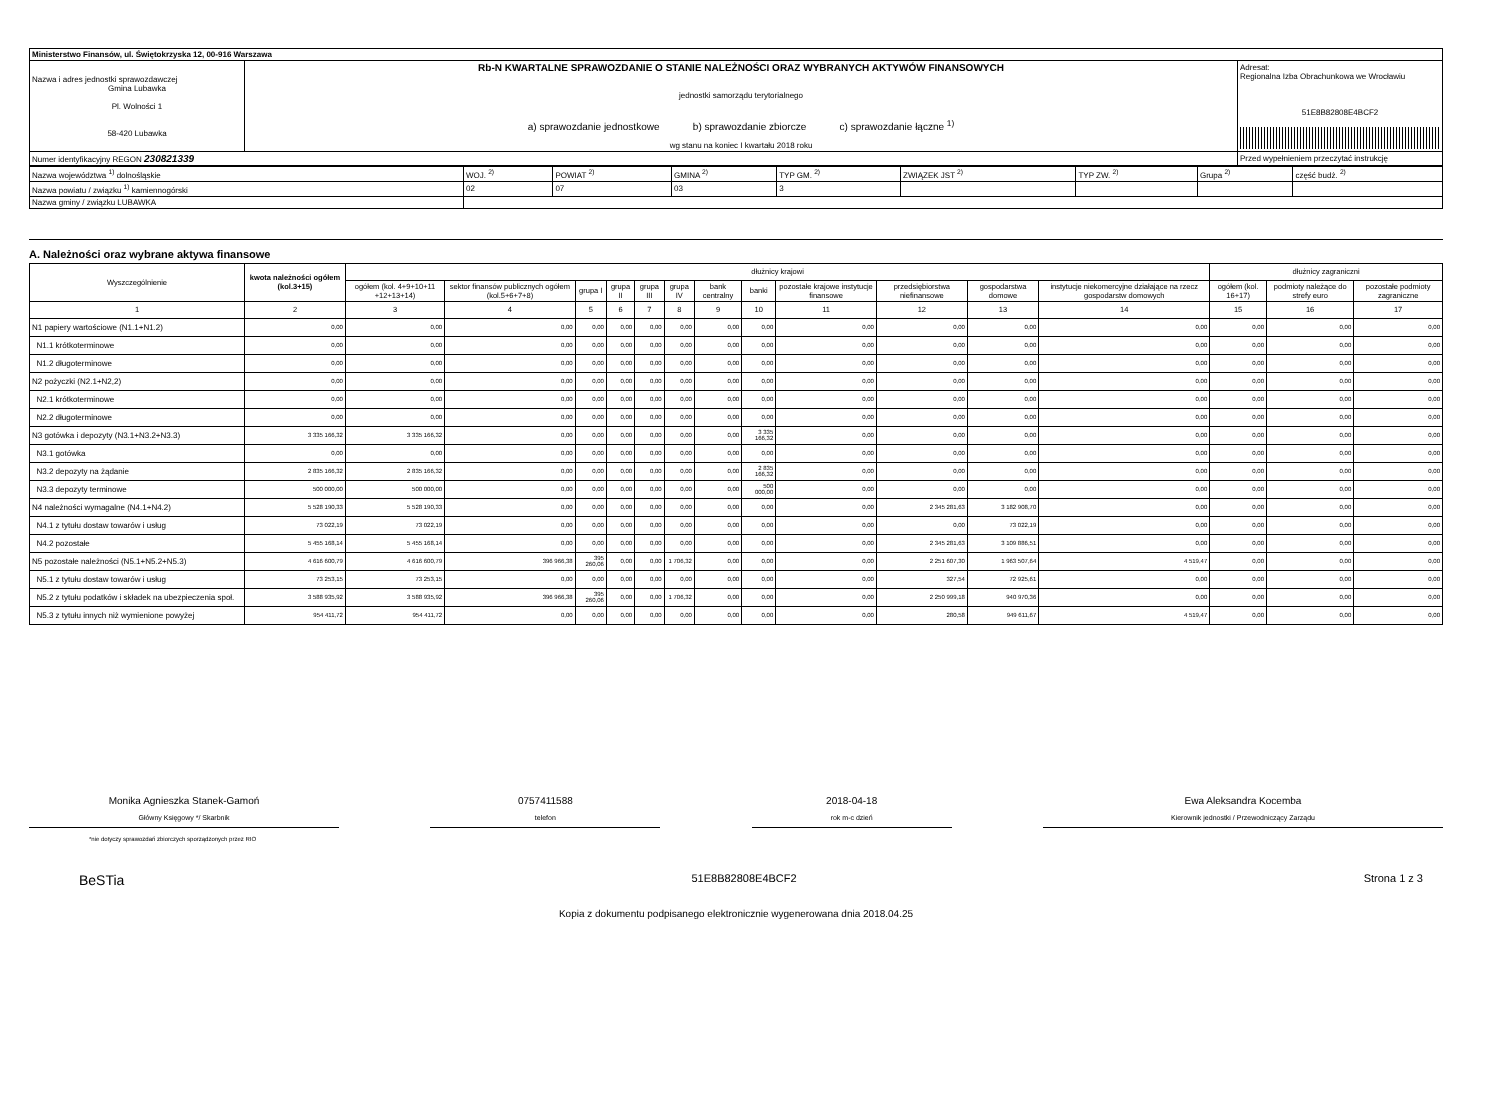| Ministerstwo Finansów, ul. Świętokrzyska 12, 00-916 Warszawa | | |
| Nazwa i adres jednostki sprawozdawczej Gmina Lubawka Pl. Wolności 1 58-420 Lubawka | Rb-N KWARTALNE SPRAWOZDANIE O STANIE NALEŻNOŚCI ORAZ WYBRANYCH AKTYWÓW FINANSOWYCH jednostki samorządu terytorialnego a) sprawozdanie jednostkowe b) sprawozdanie zbiorcze c) sprawozdanie łączne <sup>1)</sup> wg stanu na koniec I kwartału 2018 roku | Adresat: Regionalna Izba Obrachunkowa we Wrocławiu 51E8B82808E4BCF2 |
| Numer identyfikacyjny REGON 230821339 | | Przed wypełnieniem przeczytać instrukcję |
| Nazwa województwa <sup>1)</sup> dolnośląskie | WOJ. <sup>2)</sup> | POWIAT <sup>2)</sup> | GMINA <sup>2)</sup> | TYP GM. <sup>2)</sup> | ZWIĄZEK JST <sup>2)</sup> | TYP ZW. <sup>2)</sup> | Grupa <sup>2)</sup> | część budż. <sup>2)</sup> |
| Nazwa powiatu / związku <sup>1)</sup> kamiennogórski | 02 | 07 | 03 | 3 | | | | |
| Nazwa gminy / związku LUBAWKA | | | | | | | | |
A. Należności oraz wybrane aktywa finansowe
| Wyszczególnienie | kwota należności ogółem (kol.3+15) | dłużnicy krajowi | | | | | | | | | | | | dłużnicy zagraniczni | | |
| --- | --- | --- | --- | --- | --- | --- | --- | --- | --- | --- | --- | --- | --- | --- | --- | --- |
| | | ogółem (kol. 4+9+10+11 +12+13+14) | sektor finansów publicznych ogółem (kol.5+6+7+8) | grupa I | grupa II | grupa III | grupa IV | bank centralny | banki | pozostałe krajowe instytucje finansowe | przedsiębiorstwa niefinansowe | gospodarstwa domowe | instytucje niekomercyjne działające na rzecz gospodarstw domowych | ogółem (kol. 16+17) | podmioty należące do strefy euro | pozostałe podmioty zagraniczne |
| 1 | 2 | 3 | 4 | 5 | 6 | 7 | 8 | 9 | 10 | 11 | 12 | 13 | 14 | 15 | 16 | 17 |
| N1 papiery wartościowe (N1.1+N1.2) | 0,00 | 0,00 | 0,00 | 0,00 | 0,00 | 0,00 | 0,00 | 0,00 | 0,00 | 0,00 | 0,00 | 0,00 | 0,00 | 0,00 | 0,00 | 0,00 |
| N1.1 krótkoterminowe | 0,00 | 0,00 | 0,00 | 0,00 | 0,00 | 0,00 | 0,00 | 0,00 | 0,00 | 0,00 | 0,00 | 0,00 | 0,00 | 0,00 | 0,00 | 0,00 |
| N1.2 długoterminowe | 0,00 | 0,00 | 0,00 | 0,00 | 0,00 | 0,00 | 0,00 | 0,00 | 0,00 | 0,00 | 0,00 | 0,00 | 0,00 | 0,00 | 0,00 | 0,00 |
| N2 pożyczki (N2.1+N2,2) | 0,00 | 0,00 | 0,00 | 0,00 | 0,00 | 0,00 | 0,00 | 0,00 | 0,00 | 0,00 | 0,00 | 0,00 | 0,00 | 0,00 | 0,00 | 0,00 |
| N2.1 krótkoterminowe | 0,00 | 0,00 | 0,00 | 0,00 | 0,00 | 0,00 | 0,00 | 0,00 | 0,00 | 0,00 | 0,00 | 0,00 | 0,00 | 0,00 | 0,00 | 0,00 |
| N2.2 długoterminowe | 0,00 | 0,00 | 0,00 | 0,00 | 0,00 | 0,00 | 0,00 | 0,00 | 0,00 | 0,00 | 0,00 | 0,00 | 0,00 | 0,00 | 0,00 | 0,00 |
| N3 gotówka i depozyty (N3.1+N3.2+N3.3) | 3 335 166,32 | 3 335 166,32 | 0,00 | 0,00 | 0,00 | 0,00 | 0,00 | 0,00 | 3 335 166,32 | 0,00 | 0,00 | 0,00 | 0,00 | 0,00 | 0,00 | 0,00 |
| N3.1 gotówka | 0,00 | 0,00 | 0,00 | 0,00 | 0,00 | 0,00 | 0,00 | 0,00 | 0,00 | 0,00 | 0,00 | 0,00 | 0,00 | 0,00 | 0,00 | 0,00 |
| N3.2 depozyty na żądanie | 2 835 166,32 | 2 835 166,32 | 0,00 | 0,00 | 0,00 | 0,00 | 0,00 | 0,00 | 2 835 166,32 | 0,00 | 0,00 | 0,00 | 0,00 | 0,00 | 0,00 | 0,00 |
| N3.3 depozyty terminowe | 500 000,00 | 500 000,00 | 0,00 | 0,00 | 0,00 | 0,00 | 0,00 | 0,00 | 500 000,00 | 0,00 | 0,00 | 0,00 | 0,00 | 0,00 | 0,00 | 0,00 |
| N4 należności wymagalne (N4.1+N4.2) | 5 528 190,33 | 5 528 190,33 | 0,00 | 0,00 | 0,00 | 0,00 | 0,00 | 0,00 | 0,00 | 0,00 | 2 345 281,63 | 3 182 908,70 | 0,00 | 0,00 | 0,00 | 0,00 |
| N4.1 z tytułu dostaw towarów i usług | 73 022,19 | 73 022,19 | 0,00 | 0,00 | 0,00 | 0,00 | 0,00 | 0,00 | 0,00 | 0,00 | 0,00 | 73 022,19 | 0,00 | 0,00 | 0,00 | 0,00 |
| N4.2 pozostałe | 5 455 168,14 | 5 455 168,14 | 0,00 | 0,00 | 0,00 | 0,00 | 0,00 | 0,00 | 0,00 | 0,00 | 2 345 281,63 | 3 109 886,51 | 0,00 | 0,00 | 0,00 | 0,00 |
| N5 pozostałe należności (N5.1+N5.2+N5.3) | 4 616 600,79 | 4 616 600,79 | 396 966,38 | 395 260,06 | 0,00 | 0,00 | 1 706,32 | 0,00 | 0,00 | 0,00 | 2 251 607,30 | 1 963 507,64 | 4 519,47 | 0,00 | 0,00 | 0,00 |
| N5.1 z tytułu dostaw towarów i usług | 73 253,15 | 73 253,15 | 0,00 | 0,00 | 0,00 | 0,00 | 0,00 | 0,00 | 0,00 | 0,00 | 327,54 | 72 925,61 | 0,00 | 0,00 | 0,00 | 0,00 |
| N5.2 z tytułu podatków i składek na ubezpieczenia społ. | 3 588 935,92 | 3 588 935,92 | 396 966,38 | 395 260,06 | 0,00 | 0,00 | 1 706,32 | 0,00 | 0,00 | 0,00 | 2 250 999,18 | 940 970,36 | 0,00 | 0,00 | 0,00 | 0,00 |
| N5.3 z tytułu innych niż wymienione powyżej | 954 411,72 | 954 411,72 | 0,00 | 0,00 | 0,00 | 0,00 | 0,00 | 0,00 | 0,00 | 0,00 | 280,58 | 949 611,67 | 4 519,47 | 0,00 | 0,00 | 0,00 |
Monika Agnieszka Stanek-Gamoń
Główny Księgowy */ Skarbnik
0757411588
telefon
2018-04-18
rok m-c dzień
Ewa Aleksandra Kocemba
Kierownik jednostki / Przewodniczący Zarządu
*nie dotyczy sprawozdań zbiorczych sporządzonych przez RIO
BeSTia 51E8B82808E4BCF2 Strona 1 z 3
Kopia z dokumentu podpisanego elektronicznie wygenerowana dnia 2018.04.25